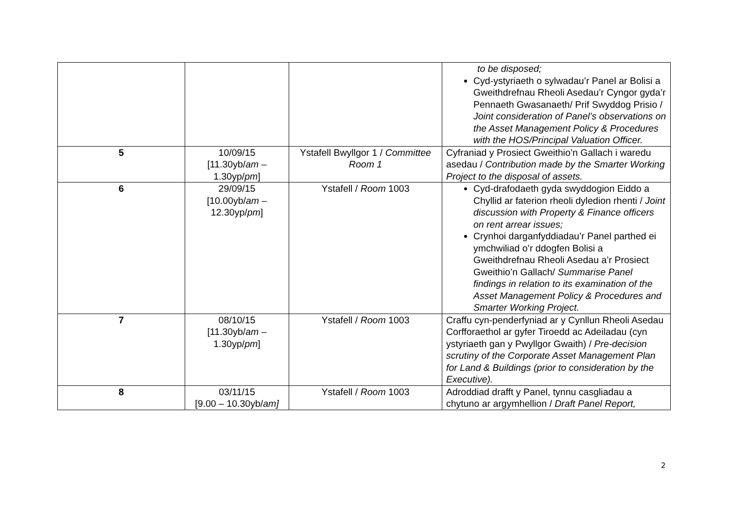| | | | to be disposed; Cyd-ystyriaeth o sylwadau’r Panel ar Bolisi a Gweithdrefnau Rheoli Asedau’r Cyngor gyda’r Pennaeth Gwasanaeth/ Prif Swyddog Prisio / Joint consideration of Panel’s observations on the Asset Management Policy & Procedures with the HOS/Principal Valuation Officer. |
| 5 | 10/09/15 [11.30yb/ am – 1.30yp/ pm ] | Ystafell Bwyllgor 1 / Committee Room 1 | Cyfraniad y Prosiect Gweithio’n Gallach i waredu asedau / Contribution made by the Smarter Working Project to the disposal of assets. |
| 6 | 29/09/15 [10.00yb/ am – 12.30yp/ pm ] | Ystafell / Room 1003 | Cyd-drafodaeth gyda swyddogion Eiddo a Chyllid ar faterion rheoli dyledion rhenti / Joint discussion with Property & Finance officers on rent arrear issues; Crynhoi darganfyddiadau’r Panel parthed ei ymchwiliad o’r ddogfen Bolisi a Gweithdrefnau Rheoli Asedau a’r Prosiect Gweithio’n Gallach/ Summarise Panel findings in relation to its examination of the Asset Management Policy & Procedures and Smarter Working Project. |
| 7 | 08/10/15 [11.30yb/ am – 1.30yp/ pm ] | Ystafell / Room 1003 | Craffu cyn-penderfyniad ar y Cynllun Rheoli Asedau Corfforaethol ar gyfer Tiroedd ac Adeiladau (cyn ystyriaeth gan y Pwyllgor Gwaith) / Pre-decision scrutiny of the Corporate Asset Management Plan for Land & Buildings (prior to consideration by the Executive). |
| 8 | 03/11/15 [9.00 – 10.30yb/ am] | Ystafell / Room 1003 | Adroddiad drafft y Panel, tynnu casgliadau a chytuno ar argymhellion / Draft Panel Report, |
2